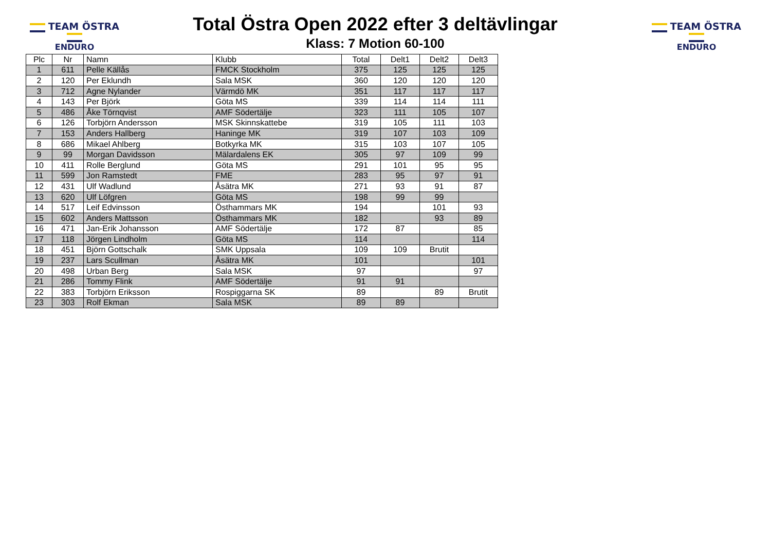TEAM ÖSTRA
ENDURO
TEAM ÖSTRA
ENDURO
Total Östra Open 2022 efter 3 deltävlingar
Klass: 7 Motion 60-100
| Plc | Nr | Namn | Klubb | Total | Delt1 | Delt2 | Delt3 |
| --- | --- | --- | --- | --- | --- | --- | --- |
| 1 | 611 | Pelle Källås | FMCK Stockholm | 375 | 125 | 125 | 125 |
| 2 | 120 | Per Eklundh | Sala MSK | 360 | 120 | 120 | 120 |
| 3 | 712 | Agne Nylander | Värmdö MK | 351 | 117 | 117 | 117 |
| 4 | 143 | Per Björk | Göta MS | 339 | 114 | 114 | 111 |
| 5 | 486 | Åke Törnqvist | AMF Södertälje | 323 | 111 | 105 | 107 |
| 6 | 126 | Torbjörn Andersson | MSK Skinnskattebe | 319 | 105 | 111 | 103 |
| 7 | 153 | Anders Hallberg | Haninge MK | 319 | 107 | 103 | 109 |
| 8 | 686 | Mikael Ahlberg | Botkyrka MK | 315 | 103 | 107 | 105 |
| 9 | 99 | Morgan Davidsson | Mälardalens EK | 305 | 97 | 109 | 99 |
| 10 | 411 | Rolle Berglund | Göta MS | 291 | 101 | 95 | 95 |
| 11 | 599 | Jon Ramstedt | FME | 283 | 95 | 97 | 91 |
| 12 | 431 | Ulf Wadlund | Åsätra MK | 271 | 93 | 91 | 87 |
| 13 | 620 | Ulf Löfgren | Göta MS | 198 | 99 | 99 | |
| 14 | 517 | Leif Edvinsson | Östhammars MK | 194 | | 101 | 93 |
| 15 | 602 | Anders Mattsson | Östhammars MK | 182 | | 93 | 89 |
| 16 | 471 | Jan-Erik Johansson | AMF Södertälje | 172 | 87 | | 85 |
| 17 | 118 | Jörgen Lindholm | Göta MS | 114 | | | 114 |
| 18 | 451 | Björn Gottschalk | SMK Uppsala | 109 | 109 | Brutit | |
| 19 | 237 | Lars Scullman | Åsätra MK | 101 | | | 101 |
| 20 | 498 | Urban Berg | Sala MSK | 97 | | | 97 |
| 21 | 286 | Tommy Flink | AMF Södertälje | 91 | 91 | | |
| 22 | 383 | Torbjörn Eriksson | Rospiggarna SK | 89 | | 89 | Brutit |
| 23 | 303 | Rolf Ekman | Sala MSK | 89 | 89 | | |